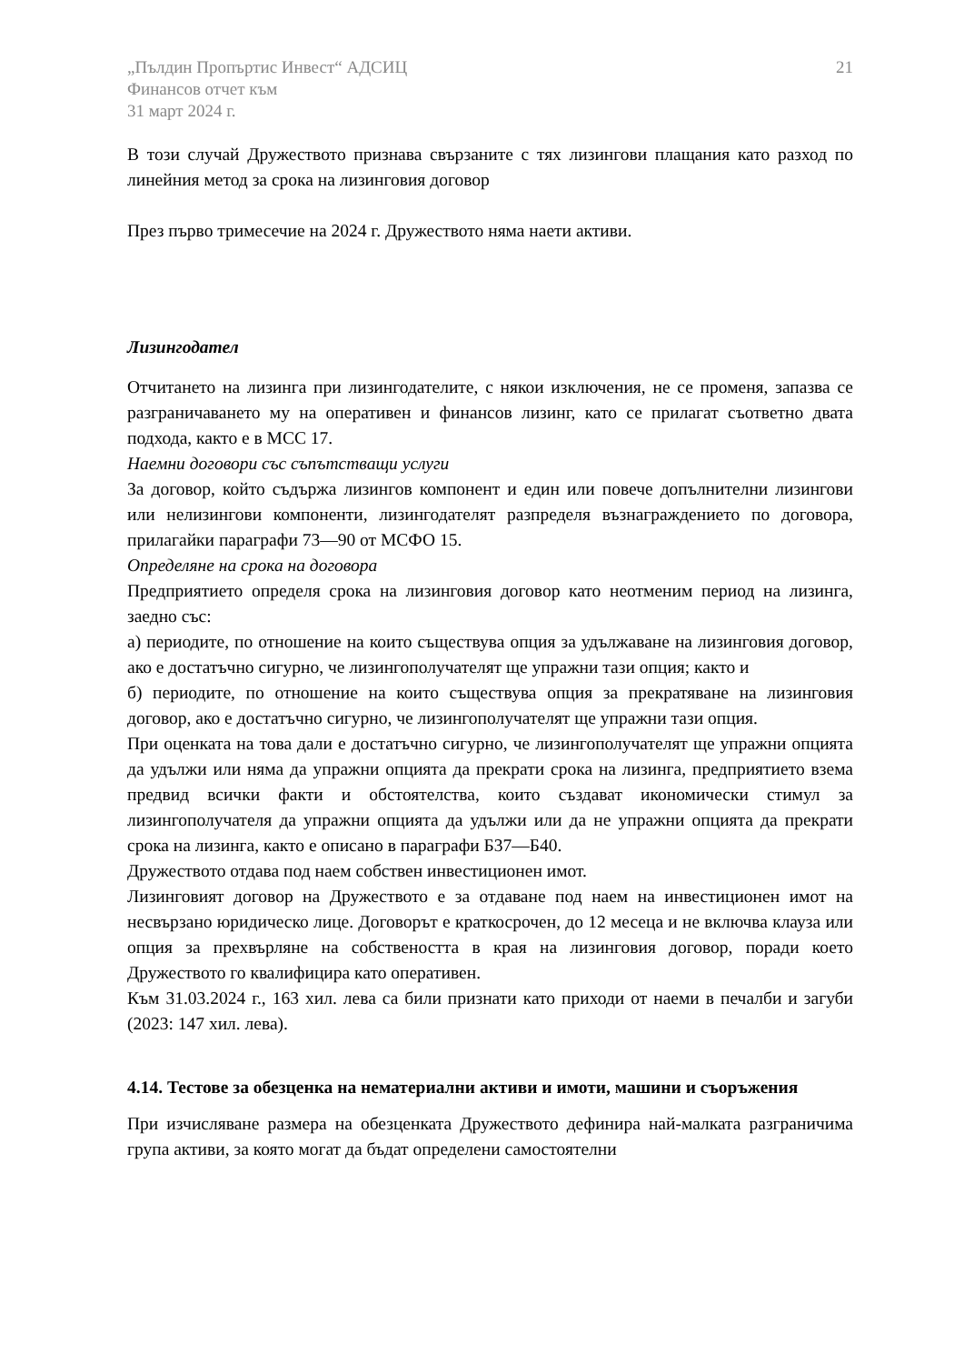„Пълдин Пропъртис Инвест“ АДСИЦ
Финансов отчет към
31 март 2024 г.
21
В този случай Дружеството признава свързаните с тях лизингови плащания като разход по линейния метод за срока на лизинговия договор
През първо тримесечие на 2024 г. Дружеството няма наети активи.
Лизингодател
Отчитането на лизинга при лизингодателите, с някои изключения, не се променя, запазва се разграничаването му на оперативен и финансов лизинг, като се прилагат съответно двата подхода, както е в МСС 17.
Наемни договори със съпътстващи услуги
За договор, който съдържа лизингов компонент и един или повече допълнителни лизингови или нелизингови компоненти, лизингодателят разпределя възнаграждението по договора, прилагайки параграфи 73—90 от МСФО 15.
Определяне на срока на договора
Предприятието определя срока на лизинговия договор като неотменим период на лизинга, заедно със:
а) периодите, по отношение на които съществува опция за удължаване на лизинговия договор, ако е достатъчно сигурно, че лизингополучателят ще упражни тази опция; както и
б) периодите, по отношение на които съществува опция за прекратяване на лизинговия договор, ако е достатъчно сигурно, че лизингополучателят ще упражни тази опция.
При оценката на това дали е достатъчно сигурно, че лизингополучателят ще упражни опцията да удължи или няма да упражни опцията да прекрати срока на лизинга, предприятието взема предвид всички факти и обстоятелства, които създават икономически стимул за лизингополучателя да упражни опцията да удължи или да не упражни опцията да прекрати срока на лизинга, както е описано в параграфи Б37—Б40.
Дружеството отдава под наем собствен инвестиционен имот.
Лизинговият договор на Дружеството е за отдаване под наем на инвестиционен имот на несвързано юридическо лице. Договорът е краткосрочен, до 12 месеца и не включва клауза или опция за прехвърляне на собствеността в края на лизинговия договор, поради което Дружеството го квалифицира като оперативен.
Към 31.03.2024 г., 163 хил. лева са били признати като приходи от наеми в печалби и загуби (2023: 147 хил. лева).
4.14. Тестове за обезценка на нематериални активи и имоти, машини и съоръжения
При изчисляване размера на обезценката Дружеството дефинира най-малката разграничима група активи, за която могат да бъдат определени самостоятелни